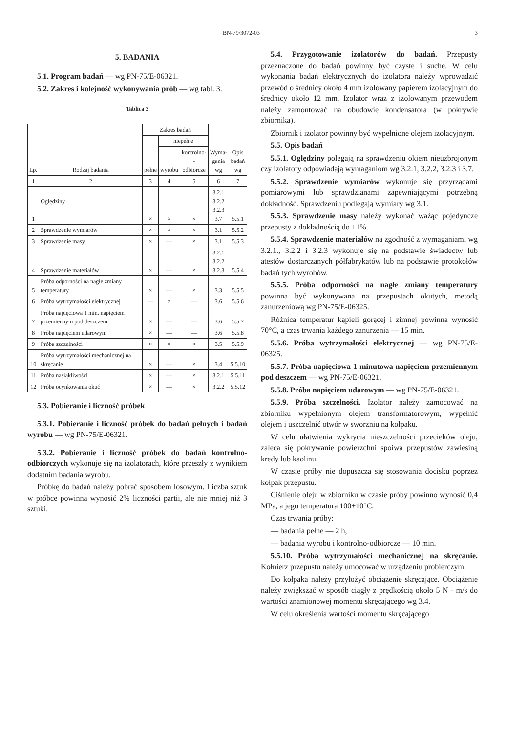BN-79/3072-03 3
5. BADANIA
5.1. Program badań — wg PN-75/E-06321.
5.2. Zakres i kolejność wykonywania prób — wg tabl. 3.
Tablica 3
| Lp. | Rodzaj badania | Zakres badań | | | Wyma- gania wg | Opis badań wg |
| --- | --- | --- | --- | --- | --- | --- |
| | | pełne | niepełne | | | |
| | | | wyrobu | kontrolno- -odbiorcze | | |
| 1 | 2 | 3 | 4 | 5 | 6 | 7 |
| 1 | Oględziny | × | × | × | 3.2.1 3.2.2 3.2.3 3.7 | 5.5.1 |
| 2 | Sprawdzenie wymiarów | × | × | × | 3.1 | 5.5.2 |
| 3 | Sprawdzenie masy | × | — | × | 3.1 | 5.5.3 |
| 4 | Sprawdzenie materiałów | × | — | × | 3.2.1 3.2.2 3.2.3 | 5.5.4 |
| 5 | Próba odporności na nagłe zmiany temperatury | × | — | × | 3.3 | 5.5.5 |
| 6 | Próba wytrzymałości elektrycznej | — | × | — | 3.6 | 5.5.6 |
| 7 | Próba napięciowa 1 min. napięciem przemiennym pod deszczem | × | — | — | 3.6 | 5.5.7 |
| 8 | Próba napięciem udarowym | × | — | — | 3.6 | 5.5.8 |
| 9 | Próba szczelności | × | × | × | 3.5 | 5.5.9 |
| 10 | Próba wytrzymałości mechanicznej na skręcanie | × | — | × | 3.4 | 5.5.10 |
| 11 | Próba nasiąkliwości | × | — | × | 3.2.1 | 5.5.11 |
| 12 | Próba ocynkowania okuć | × | — | × | 3.2.2 | 5.5.12 |
5.3. Pobieranie i liczność próbek
5.3.1. Pobieranie i liczność próbek do badań pełnych i badań wyrobu — wg PN-75/E-06321.
5.3.2. Pobieranie i liczność próbek do badań kontrolno-odbiorczych wykonuje się na izolatorach, które przeszły z wynikiem dodatnim badania wyrobu.
Próbkę do badań należy pobrać sposobem losowym. Liczba sztuk w próbce powinna wynosić 2% liczności partii, ale nie mniej niż 3 sztuki.
5.4. Przygotowanie izolatorów do badań. Przepusty przeznaczone do badań powinny być czyste i suche. W celu wykonania badań elektrycznych do izolatora należy wprowadzić przewód o średnicy około 4 mm izolowany papierem izolacyjnym do średnicy około 12 mm. Izolator wraz z izolowanym przewodem należy zamontować na obudowie kondensatora (w pokrywie zbiornika).
Zbiornik i izolator powinny być wypełnione olejem izolacyjnym.
5.5. Opis badań
5.5.1. Oględziny polegają na sprawdzeniu okiem nieuzbrojonym czy izolatory odpowiadają wymaganiom wg 3.2.1, 3.2.2, 3.2.3 i 3.7.
5.5.2. Sprawdzenie wymiarów wykonuje się przyrządami pomiarowymi lub sprawdzianami zapewniającymi potrzebną dokładność. Sprawdzeniu podlegają wymiary wg 3.1.
5.5.3. Sprawdzenie masy należy wykonać ważąc pojedyncze przepusty z dokładnością do ±1%.
5.5.4. Sprawdzenie materiałów na zgodność z wymaganiami wg 3.2.1., 3.2.2 i 3.2.3 wykonuje się na podstawie świadectw lub atestów dostarczanych półfabrykatów lub na podstawie protokołów badań tych wyrobów.
5.5.5. Próba odporności na nagłe zmiany temperatury powinna być wykonywana na przepustach okutych, metodą zanurzeniową wg PN-75/E-06325.
Różnica temperatur kąpieli gorącej i zimnej powinna wynosić 70°C, a czas trwania każdego zanurzenia — 15 min.
5.5.6. Próba wytrzymałości elektrycznej — wg PN-75/E-06325.
5.5.7. Próba napięciowa 1-minutowa napięciem przemiennym pod deszczem — wg PN-75/E-06321.
5.5.8. Próba napięciem udarowym — wg PN-75/E-06321.
5.5.9. Próba szczelności. Izolator należy zamocować na zbiorniku wypełnionym olejem transformatorowym, wypełnić olejem i uszczelnić otwór w sworzniu na kołpaku.
W celu ułatwienia wykrycia nieszczelności przecieków oleju, zaleca się pokrywanie powierzchni spoiwa przepustów zawiesiną kredy lub kaolinu.
W czasie próby nie dopuszcza się stosowania docisku poprzez kołpak przepustu.
Ciśnienie oleju w zbiorniku w czasie próby powinno wynosić 0,4 MPa, a jego temperatura 100+10°C.
Czas trwania próby:
— badania pełne — 2 h,
— badania wyrobu i kontrolno-odbiorcze — 10 min.
5.5.10. Próba wytrzymałości mechanicznej na skręcanie. Kołnierz przepustu należy umocować w urządzeniu probierczym.
Do kołpaka należy przyłożyć obciążenie skręcające. Obciążenie należy zwiększać w sposób ciągły z prędkością około 5 N · m/s do wartości znamionowej momentu skręcającego wg 3.4.
W celu określenia wartości momentu skręcającego